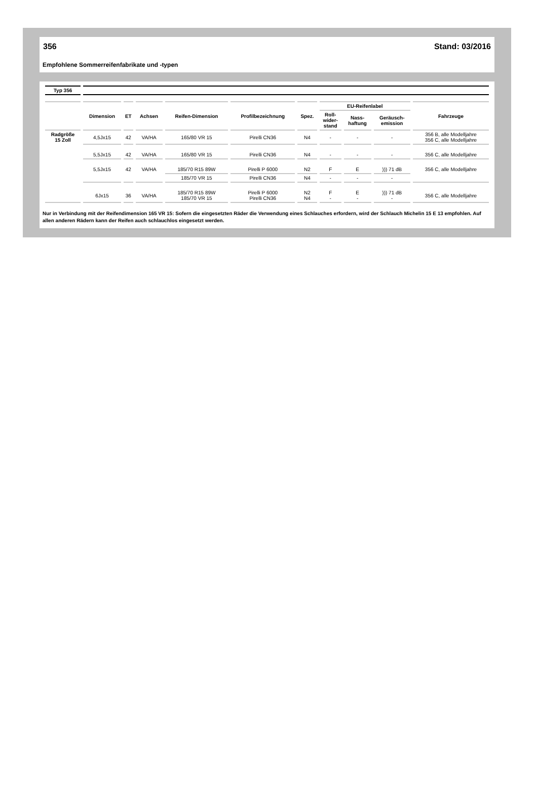356 Stand: 03/2016
Empfohlene Sommerreifenfabrikate und -typen
| Typ 356 | | | | | | | | | | |
| | Dimension | ET | Achsen | Reifen-Dimension | Profilbezeichnung | Spez. | EU-Reifenlabel | | | Fahrzeuge |
| | | | | | | | Roll- wider- stand | Nass- haftung | Geräusch- emission | |
| Radgröße 15 Zoll | 4,5Jx15 | 42 | VA/HA | 165/80 VR 15 | Pirelli CN36 | N4 | - | - | - | 356 B, alle Modelljahre 356 C, alle Modelljahre |
| | 5,5Jx15 | 42 | VA/HA | 165/80 VR 15 | Pirelli CN36 | N4 | - | - | - | 356 C, alle Modelljahre |
| | 5,5Jx15 | 42 | VA/HA | 185/70 R15 89W | Pirelli P 6000 | N2 | F | E | ))) 71 dB | 356 C, alle Modelljahre |
| | | | | 185/70 VR 15 | Pirelli CN36 | N4 | - | - | - | |
| | 6Jx15 | 36 | VA/HA | 185/70 R15 89W 185/70 VR 15 | Pirelli P 6000 Pirelli CN36 | N2 N4 | F - | E - | ))) 71 dB - | 356 C, alle Modelljahre |
Nur in Verbindung mit der Reifendimension 165 VR 15: Sofern die eingesetzten Räder die Verwendung eines Schlauches erfordern, wird der Schlauch Michelin 15 E 13 empfohlen. Auf allen anderen Rädern kann der Reifen auch schlauchlos eingesetzt werden.